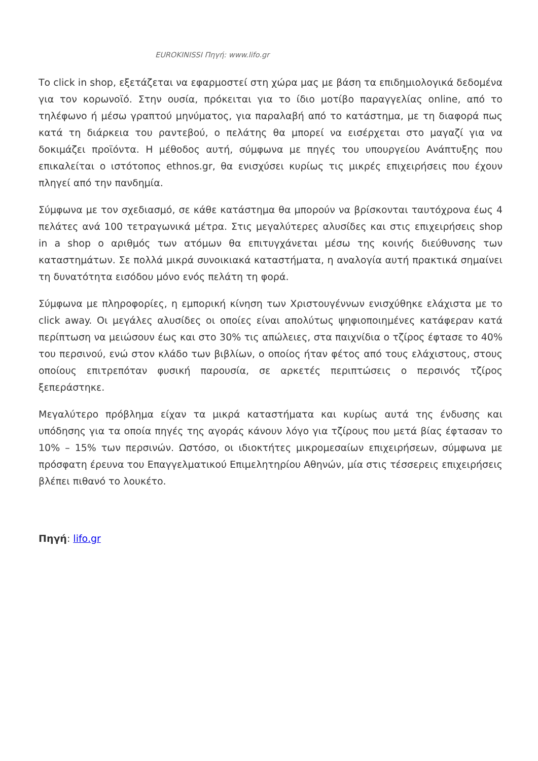EUROKINISSI Πηγή: www.lifo.gr
Το click in shop, εξετάζεται να εφαρμοστεί στη χώρα μας με βάση τα επιδημιολογικά δεδομένα για τον κορωνοϊό. Στην ουσία, πρόκειται για το ίδιο μοτίβο παραγγελίας online, από το τηλέφωνο ή μέσω γραπτού μηνύματος, για παραλαβή από το κατάστημα, με τη διαφορά πως κατά τη διάρκεια του ραντεβού, ο πελάτης θα μπορεί να εισέρχεται στο μαγαζί για να δοκιμάζει προϊόντα. Η μέθοδος αυτή, σύμφωνα με πηγές του υπουργείου Ανάπτυξης που επικαλείται ο ιστότοπος ethnos.gr, θα ενισχύσει κυρίως τις μικρές επιχειρήσεις που έχουν πληγεί από την πανδημία.
Σύμφωνα με τον σχεδιασμό, σε κάθε κατάστημα θα μπορούν να βρίσκονται ταυτόχρονα έως 4 πελάτες ανά 100 τετραγωνικά μέτρα. Στις μεγαλύτερες αλυσίδες και στις επιχειρήσεις shop in a shop ο αριθμός των ατόμων θα επιτυγχάνεται μέσω της κοινής διεύθυνσης των καταστημάτων. Σε πολλά μικρά συνοικιακά καταστήματα, η αναλογία αυτή πρακτικά σημαίνει τη δυνατότητα εισόδου μόνο ενός πελάτη τη φορά.
Σύμφωνα με πληροφορίες, η εμπορική κίνηση των Χριστουγέννων ενισχύθηκε ελάχιστα με το click away. Οι μεγάλες αλυσίδες οι οποίες είναι απολύτως ψηφιοποιημένες κατάφεραν κατά περίπτωση να μειώσουν έως και στο 30% τις απώλειες, στα παιχνίδια ο τζίρος έφτασε το 40% του περσινού, ενώ στον κλάδο των βιβλίων, ο οποίος ήταν φέτος από τους ελάχιστους, στους οποίους επιτρεπόταν φυσική παρουσία, σε αρκετές περιπτώσεις ο περσινός τζίρος ξεπεράστηκε.
Μεγαλύτερο πρόβλημα είχαν τα μικρά καταστήματα και κυρίως αυτά της ένδυσης και υπόδησης για τα οποία πηγές της αγοράς κάνουν λόγο για τζίρους που μετά βίας έφτασαν το 10% – 15% των περσινών. Ωστόσο, οι ιδιοκτήτες μικρομεσαίων επιχειρήσεων, σύμφωνα με πρόσφατη έρευνα του Επαγγελματικού Επιμελητηρίου Αθηνών, μία στις τέσσερεις επιχειρήσεις βλέπει πιθανό το λουκέτο.
Πηγή: lifo.gr